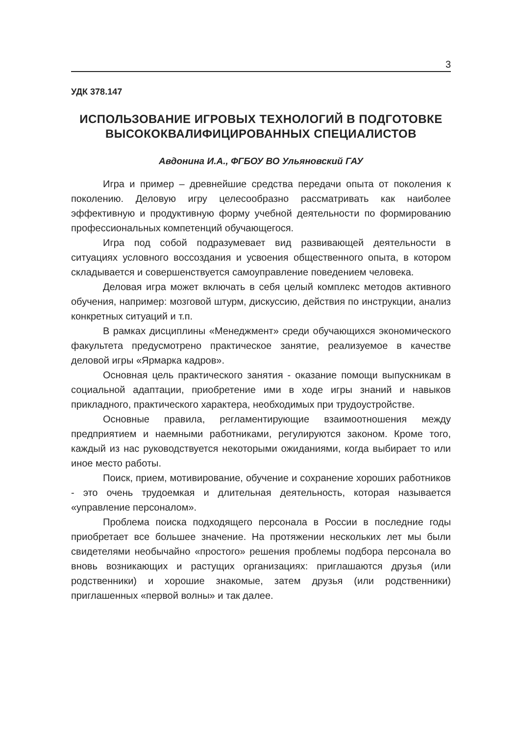3
УДК 378.147
ИСПОЛЬЗОВАНИЕ ИГРОВЫХ ТЕХНОЛОГИЙ В ПОДГОТОВКЕ ВЫСОКОКВАЛИФИЦИРОВАННЫХ СПЕЦИАЛИСТОВ
Авдонина И.А., ФГБОУ ВО Ульяновский ГАУ
Игра и пример – древнейшие средства передачи опыта от поколения к поколению. Деловую игру целесообразно рассматривать как наиболее эффективную и продуктивную форму учебной деятельности по формированию профессиональных компетенций обучающегося.
Игра под собой подразумевает вид развивающей деятельности в ситуациях условного воссоздания и усвоения общественного опыта, в котором складывается и совершенствуется самоуправление поведением человека.
Деловая игра может включать в себя целый комплекс методов активного обучения, например: мозговой штурм, дискуссию, действия по инструкции, анализ конкретных ситуаций и т.п.
В рамках дисциплины «Менеджмент» среди обучающихся экономического факультета предусмотрено практическое занятие, реализуемое в качестве деловой игры «Ярмарка кадров».
Основная цель практического занятия - оказание помощи выпускникам в социальной адаптации, приобретение ими в ходе игры знаний и навыков прикладного, практического характера, необходимых при трудоустройстве.
Основные правила, регламентирующие взаимоотношения между предприятием и наемными работниками, регулируются законом. Кроме того, каждый из нас руководствуется некоторыми ожиданиями, когда выбирает то или иное место работы.
Поиск, прием, мотивирование, обучение и сохранение хороших работников - это очень трудоемкая и длительная деятельность, которая называется «управление персоналом».
Проблема поиска подходящего персонала в России в последние годы приобретает все большее значение. На протяжении нескольких лет мы были свидетелями необычайно «простого» решения проблемы подбора персонала во вновь возникающих и растущих организациях: приглашаются друзья (или родственники) и хорошие знакомые, затем друзья (или родственники) приглашенных «первой волны» и так далее.